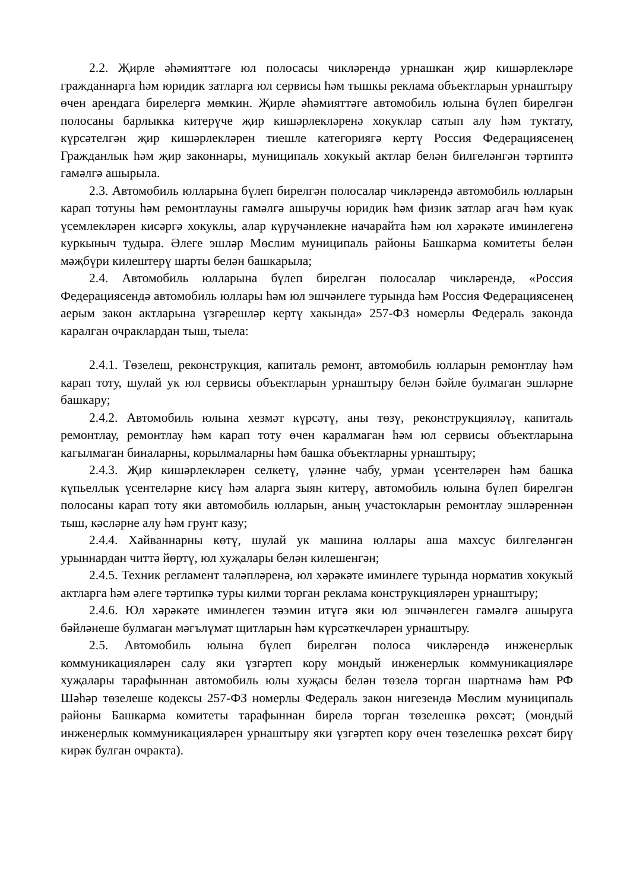2.2. Җирле әһәмияттәге юл полосасы чикләрендә урнашкан җир кишәрлекләре гражданнарга һәм юридик затларга юл сервисы һәм тышкы реклама объектларын урнаштыру өчен арендага бирелергә мөмкин. Җирле әһәмияттәге автомобиль юлына бүлеп бирелгән полосаны барлыкка китерүче җир кишәрлекләренә хокуклар сатып алу һәм туктату, күрсәтелгән җир кишәрлекләрен тиешле категориягә кертү Россия Федерациясенең Гражданлык һәм җир законнары, муниципаль хокукый актлар белән билгеләнгән тәртиптә гамәлгә ашырыла.
2.3. Автомобиль юлларына бүлеп бирелгән полосалар чикләрендә автомобиль юлларын карап тотуны һәм ремонтлауны гамәлгә ашыручы юридик һәм физик затлар агач һәм куак үсемлекләрен кисәргә хокуклы, алар күрүчәнлекне начарайта һәм юл хәрәкәте иминлегенә куркыныч тудыра. Әлеге эшләр Мөслим муниципаль районы Башкарма комитеты белән мәҗбүри килештерү шарты белән башкарыла;
2.4. Автомобиль юлларына бүлеп бирелгән полосалар чикләрендә, «Россия Федерациясендә автомобиль юллары һәм юл эшчәнлеге турында һәм Россия Федерациясенең аерым закон актларына үзгәрешләр кертү хакында» 257-ФЗ номерлы Федераль законда каралган очраклардан тыш, тыела:
2.4.1. Төзелеш, реконструкция, капиталь ремонт, автомобиль юлларын ремонтлау һәм карап тоту, шулай ук юл сервисы объектларын урнаштыру белән бәйле булмаган эшләрне башкару;
2.4.2. Автомобиль юлына хезмәт күрсәтү, аны төзү, реконструкцияләү, капиталь ремонтлау, ремонтлау һәм карап тоту өчен каралмаган һәм юл сервисы объектларына кагылмаган биналарны, корылмаларны һәм башка объектларны урнаштыру;
2.4.3. Җир кишәрлекләрен селкетү, үләнне чабу, урман үсентеләрен һәм башка күпьеллык үсентеләрне кисү һәм аларга зыян китерү, автомобиль юлына бүлеп бирелгән полосаны карап тоту яки автомобиль юлларын, аның участокларын ремонтлау эшләреннән тыш, кәсләрне алу һәм грунт казу;
2.4.4. Хайваннарны көтү, шулай ук машина юллары аша махсус билгеләнгән урыннардан читтә йөртү, юл хуҗалары белән килешенгән;
2.4.5. Техник регламент таләпләренә, юл хәрәкәте иминлеге турында норматив хокукый актларга һәм әлеге тәртипкә туры килми торган реклама конструкцияләрен урнаштыру;
2.4.6. Юл хәрәкәте иминлеген тәэмин итүгә яки юл эшчәнлеген гамәлгә ашыруга бәйләнеше булмаган мәгълүмат щитларын һәм күрсәткечләрен урнаштыру.
2.5. Автомобиль юлына бүлеп бирелгән полоса чикләрендә инженерлык коммуникацияләрен салу яки үзгәртеп кору мондый инженерлык коммуникацияләре хуҗалары тарафыннан автомобиль юлы хуҗасы белән төзелә торган шартнамә һәм РФ Шәһәр төзелеше кодексы 257-ФЗ номерлы Федераль закон нигезендә Мөслим муниципаль районы Башкарма комитеты тарафыннан бирелә торган төзелешкә рөхсәт; (мондый инженерлык коммуникацияләрен урнаштыру яки үзгәртеп кору өчен төзелешкә рөхсәт бирү кирәк булган очракта).